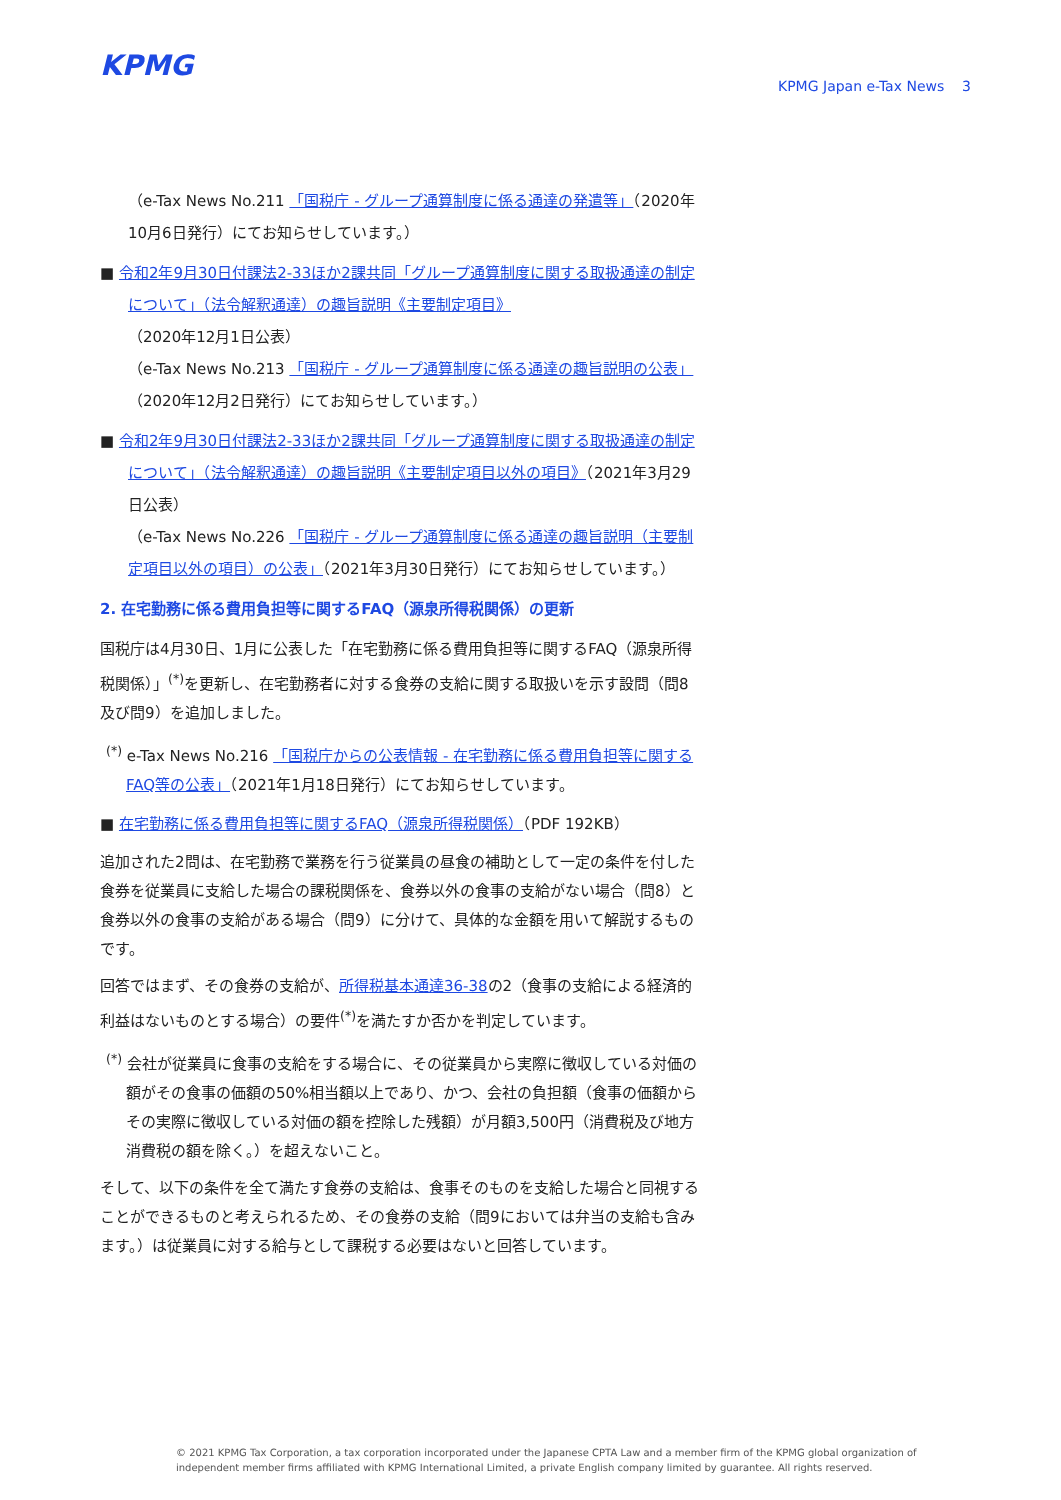KPMG KPMG Japan e-Tax News 3
（e-Tax News No.211 「国税庁 - グループ通算制度に係る通達の発遣等」（2020年10月6日発行）にてお知らせしています。）
■ 令和2年9月30日付課法2-33ほか2課共同「グループ通算制度に関する取扱通達の制定について」（法令解釈通達）の趣旨説明《主要制定項目》
（2020年12月1日公表）
（e-Tax News No.213 「国税庁 - グループ通算制度に係る通達の趣旨説明の公表」（2020年12月2日発行）にてお知らせしています。）
■ 令和2年9月30日付課法2-33ほか2課共同「グループ通算制度に関する取扱通達の制定について」（法令解釈通達）の趣旨説明《主要制定項目以外の項目》（2021年3月29日公表）
（e-Tax News No.226 「国税庁 - グループ通算制度に係る通達の趣旨説明（主要制定項目以外の項目）の公表」（2021年3月30日発行）にてお知らせしています。）
2. 在宅勤務に係る費用負担等に関するFAQ（源泉所得税関係）の更新
国税庁は4月30日、1月に公表した「在宅勤務に係る費用負担等に関するFAQ（源泉所得税関係）」<sup>(*)</sup>を更新し、在宅勤務者に対する食券の支給に関する取扱いを示す設問（問8及び問9）を追加しました。
<sup>(*)</sup> e-Tax News No.216 「国税庁からの公表情報 - 在宅勤務に係る費用負担等に関するFAQ等の公表」（2021年1月18日発行）にてお知らせしています。
■ 在宅勤務に係る費用負担等に関するFAQ（源泉所得税関係）（PDF 192KB）
追加された2問は、在宅勤務で業務を行う従業員の昼食の補助として一定の条件を付した食券を従業員に支給した場合の課税関係を、食券以外の食事の支給がない場合（問8）と食券以外の食事の支給がある場合（問9）に分けて、具体的な金額を用いて解説するものです。
回答ではまず、その食券の支給が、所得税基本通達36-38の2（食事の支給による経済的利益はないものとする場合）の要件<sup>(*)</sup>を満たすか否かを判定しています。
<sup>(*)</sup> 会社が従業員に食事の支給をする場合に、その従業員から実際に徴収している対価の額がその食事の価額の50%相当額以上であり、かつ、会社の負担額（食事の価額からその実際に徴収している対価の額を控除した残額）が月額3,500円（消費税及び地方消費税の額を除く。）を超えないこと。
そして、以下の条件を全て満たす食券の支給は、食事そのものを支給した場合と同視することができるものと考えられるため、その食券の支給（問9においては弁当の支給も含みます。）は従業員に対する給与として課税する必要はないと回答しています。
© 2021 KPMG Tax Corporation, a tax corporation incorporated under the Japanese CPTA Law and a member firm of the KPMG global organization of independent member firms affiliated with KPMG International Limited, a private English company limited by guarantee. All rights reserved.